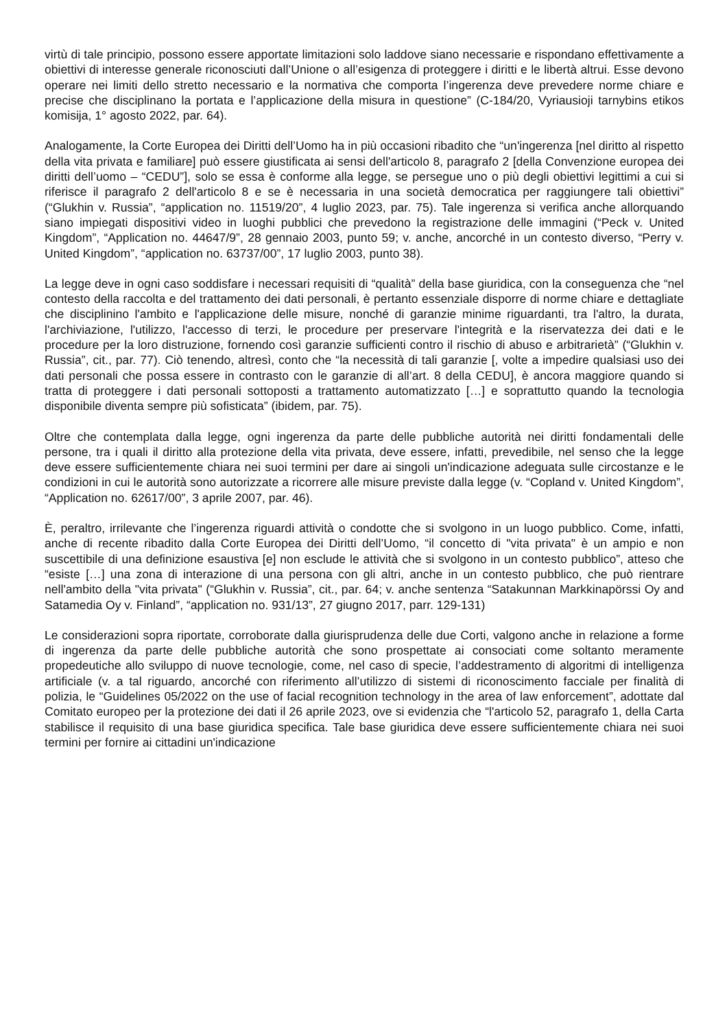virtù di tale principio, possono essere apportate limitazioni solo laddove siano necessarie e rispondano effettivamente a obiettivi di interesse generale riconosciuti dall’Unione o all’esigenza di proteggere i diritti e le libertà altrui. Esse devono operare nei limiti dello stretto necessario e la normativa che comporta l’ingerenza deve prevedere norme chiare e precise che disciplinano la portata e l’applicazione della misura in questione” (C-184/20, Vyriausioji tarnybins etikos komisija, 1° agosto 2022, par. 64).
Analogamente, la Corte Europea dei Diritti dell’Uomo ha in più occasioni ribadito che “un'ingerenza [nel diritto al rispetto della vita privata e familiare] può essere giustificata ai sensi dell'articolo 8, paragrafo 2 [della Convenzione europea dei diritti dell’uomo – “CEDU”], solo se essa è conforme alla legge, se persegue uno o più degli obiettivi legittimi a cui si riferisce il paragrafo 2 dell'articolo 8 e se è necessaria in una società democratica per raggiungere tali obiettivi” (“Glukhin v. Russia”, “application no. 11519/20”, 4 luglio 2023, par. 75). Tale ingerenza si verifica anche allorquando siano impiegati dispositivi video in luoghi pubblici che prevedono la registrazione delle immagini (“Peck v. United Kingdom”, “Application no. 44647/9”, 28 gennaio 2003, punto 59; v. anche, ancorché in un contesto diverso, “Perry v. United Kingdom”, “application no. 63737/00”, 17 luglio 2003, punto 38).
La legge deve in ogni caso soddisfare i necessari requisiti di “qualità” della base giuridica, con la conseguenza che “nel contesto della raccolta e del trattamento dei dati personali, è pertanto essenziale disporre di norme chiare e dettagliate che disciplinino l'ambito e l'applicazione delle misure, nonché di garanzie minime riguardanti, tra l'altro, la durata, l'archiviazione, l'utilizzo, l'accesso di terzi, le procedure per preservare l'integrità e la riservatezza dei dati e le procedure per la loro distruzione, fornendo così garanzie sufficienti contro il rischio di abuso e arbitrarietà” (“Glukhin v. Russia”, cit., par. 77). Ciò tenendo, altresì, conto che “la necessità di tali garanzie [, volte a impedire qualsiasi uso dei dati personali che possa essere in contrasto con le garanzie di all’art. 8 della CEDU], è ancora maggiore quando si tratta di proteggere i dati personali sottoposti a trattamento automatizzato […] e soprattutto quando la tecnologia disponibile diventa sempre più sofisticata” (ibidem, par. 75).
Oltre che contemplata dalla legge, ogni ingerenza da parte delle pubbliche autorità nei diritti fondamentali delle persone, tra i quali il diritto alla protezione della vita privata, deve essere, infatti, prevedibile, nel senso che la legge deve essere sufficientemente chiara nei suoi termini per dare ai singoli un'indicazione adeguata sulle circostanze e le condizioni in cui le autorità sono autorizzate a ricorrere alle misure previste dalla legge (v. “Copland v. United Kingdom”, “Application no. 62617/00”, 3 aprile 2007, par. 46).
È, peraltro, irrilevante che l’ingerenza riguardi attività o condotte che si svolgono in un luogo pubblico. Come, infatti, anche di recente ribadito dalla Corte Europea dei Diritti dell’Uomo, “il concetto di "vita privata" è un ampio e non suscettibile di una definizione esaustiva [e] non esclude le attività che si svolgono in un contesto pubblico”, atteso che “esiste […] una zona di interazione di una persona con gli altri, anche in un contesto pubblico, che può rientrare nell'ambito della "vita privata" (“Glukhin v. Russia”, cit., par. 64; v. anche sentenza “Satakunnan Markkinapörssi Oy and Satamedia Oy v. Finland”, “application no. 931/13”, 27 giugno 2017, parr. 129-131)
Le considerazioni sopra riportate, corroborate dalla giurisprudenza delle due Corti, valgono anche in relazione a forme di ingerenza da parte delle pubbliche autorità che sono prospettate ai consociati come soltanto meramente propedeutiche allo sviluppo di nuove tecnologie, come, nel caso di specie, l’addestramento di algoritmi di intelligenza artificiale (v. a tal riguardo, ancorché con riferimento all’utilizzo di sistemi di riconoscimento facciale per finalità di polizia, le “Guidelines 05/2022 on the use of facial recognition technology in the area of law enforcement”, adottate dal Comitato europeo per la protezione dei dati il 26 aprile 2023, ove si evidenzia che “l'articolo 52, paragrafo 1, della Carta stabilisce il requisito di una base giuridica specifica. Tale base giuridica deve essere sufficientemente chiara nei suoi termini per fornire ai cittadini un'indicazione